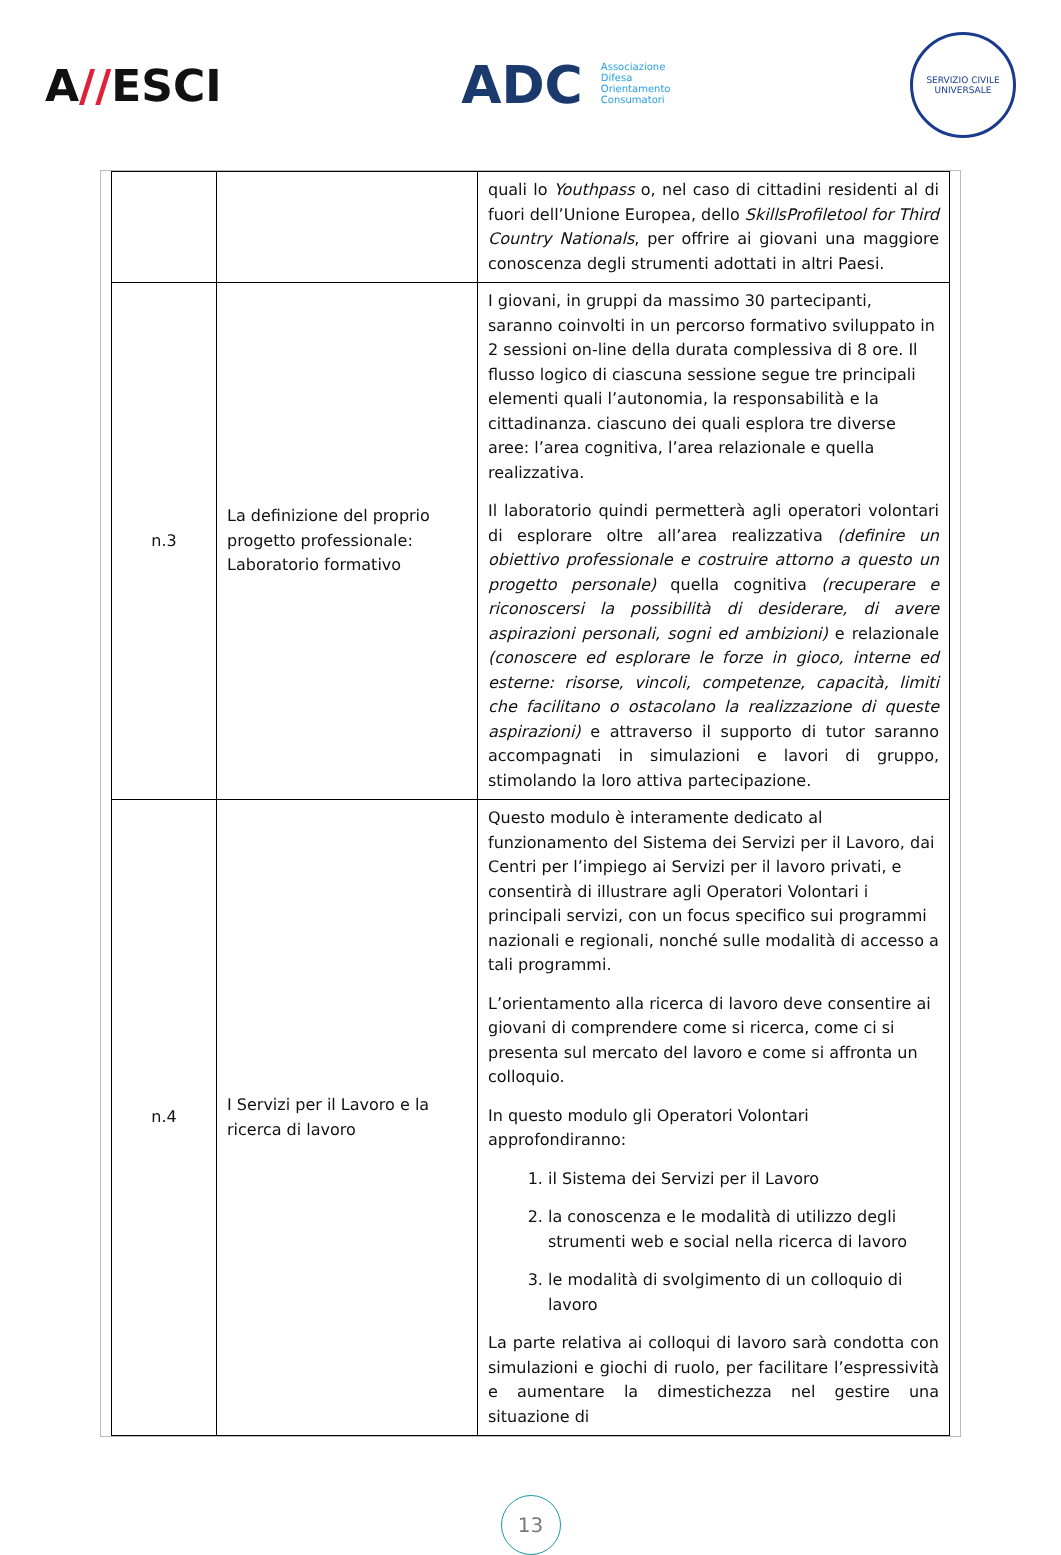A//ESCI
ADC Associazione
Difesa
Orientamento
Consumatori
SERVIZIO CIVILE UNIVERSALE
| | | quali lo Youthpass o, nel caso di cittadini residenti al di fuori dell’Unione Europea, dello SkillsProfiletool for Third Country Nationals , per offrire ai giovani una maggiore conoscenza degli strumenti adottati in altri Paesi. |
| n.3 | La definizione del proprio progetto professionale: Laboratorio formativo | I giovani, in gruppi da massimo 30 partecipanti, saranno coinvolti in un percorso formativo sviluppato in 2 sessioni on-line della durata complessiva di 8 ore. Il flusso logico di ciascuna sessione segue tre principali elementi quali l’autonomia, la responsabilità e la cittadinanza. ciascuno dei quali esplora tre diverse aree: l’area cognitiva, l’area relazionale e quella realizzativa. Il laboratorio quindi permetterà agli operatori volontari di esplorare oltre all’area realizzativa (definire un obiettivo professionale e costruire attorno a questo un progetto personale) quella cognitiva (recuperare e riconoscersi la possibilità di desiderare, di avere aspirazioni personali, sogni ed ambizioni) e relazionale (conoscere ed esplorare le forze in gioco, interne ed esterne: risorse, vincoli, competenze, capacità, limiti che facilitano o ostacolano la realizzazione di queste aspirazioni) e attraverso il supporto di tutor saranno accompagnati in simulazioni e lavori di gruppo, stimolando la loro attiva partecipazione. |
| n.4 | I Servizi per il Lavoro e la ricerca di lavoro | Questo modulo è interamente dedicato al funzionamento del Sistema dei Servizi per il Lavoro, dai Centri per l’impiego ai Servizi per il lavoro privati, e consentirà di illustrare agli Operatori Volontari i principali servizi, con un focus specifico sui programmi nazionali e regionali, nonché sulle modalità di accesso a tali programmi. L’orientamento alla ricerca di lavoro deve consentire ai giovani di comprendere come si ricerca, come ci si presenta sul mercato del lavoro e come si affronta un colloquio. In questo modulo gli Operatori Volontari approfondiranno: 1. il Sistema dei Servizi per il Lavoro 2. la conoscenza e le modalità di utilizzo degli strumenti web e social nella ricerca di lavoro 3. le modalità di svolgimento di un colloquio di lavoro La parte relativa ai colloqui di lavoro sarà condotta con simulazioni e giochi di ruolo, per facilitare l’espressività e aumentare la dimestichezza nel gestire una situazione di |
13